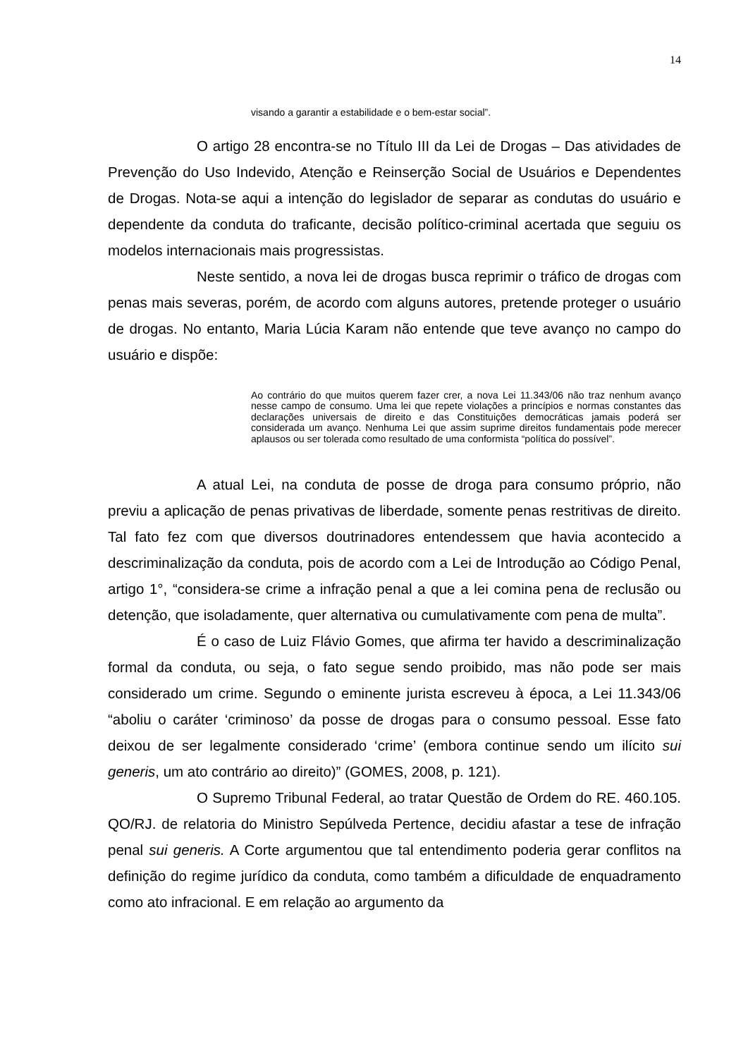14
visando a garantir a estabilidade e o bem-estar social”.
O artigo 28 encontra-se no Título III da Lei de Drogas – Das atividades de Prevenção do Uso Indevido, Atenção e Reinserção Social de Usuários e Dependentes de Drogas. Nota-se aqui a intenção do legislador de separar as condutas do usuário e dependente da conduta do traficante, decisão político-criminal acertada que seguiu os modelos internacionais mais progressistas.
Neste sentido, a nova lei de drogas busca reprimir o tráfico de drogas com penas mais severas, porém, de acordo com alguns autores, pretende proteger o usuário de drogas. No entanto, Maria Lúcia Karam não entende que teve avanço no campo do usuário e dispõe:
Ao contrário do que muitos querem fazer crer, a nova Lei 11.343/06 não traz nenhum avanço nesse campo de consumo. Uma lei que repete violações a princípios e normas constantes das declarações universais de direito e das Constituições democráticas jamais poderá ser considerada um avanço. Nenhuma Lei que assim suprime direitos fundamentais pode merecer aplausos ou ser tolerada como resultado de uma conformista “política do possível”.
A atual Lei, na conduta de posse de droga para consumo próprio, não previu a aplicação de penas privativas de liberdade, somente penas restritivas de direito. Tal fato fez com que diversos doutrinadores entendessem que havia acontecido a descriminalização da conduta, pois de acordo com a Lei de Introdução ao Código Penal, artigo 1°, “considera-se crime a infração penal a que a lei comina pena de reclusão ou detenção, que isoladamente, quer alternativa ou cumulativamente com pena de multa”.
É o caso de Luiz Flávio Gomes, que afirma ter havido a descriminalização formal da conduta, ou seja, o fato segue sendo proibido, mas não pode ser mais considerado um crime. Segundo o eminente jurista escreveu à época, a Lei 11.343/06 “aboliu o caráter ‘criminoso’ da posse de drogas para o consumo pessoal. Esse fato deixou de ser legalmente considerado ‘crime’ (embora continue sendo um ilícito sui generis, um ato contrário ao direito)” (GOMES, 2008, p. 121).
O Supremo Tribunal Federal, ao tratar Questão de Ordem do RE. 460.105. QO/RJ. de relatoria do Ministro Sepúlveda Pertence, decidiu afastar a tese de infração penal sui generis. A Corte argumentou que tal entendimento poderia gerar conflitos na definição do regime jurídico da conduta, como também a dificuldade de enquadramento como ato infracional. E em relação ao argumento da